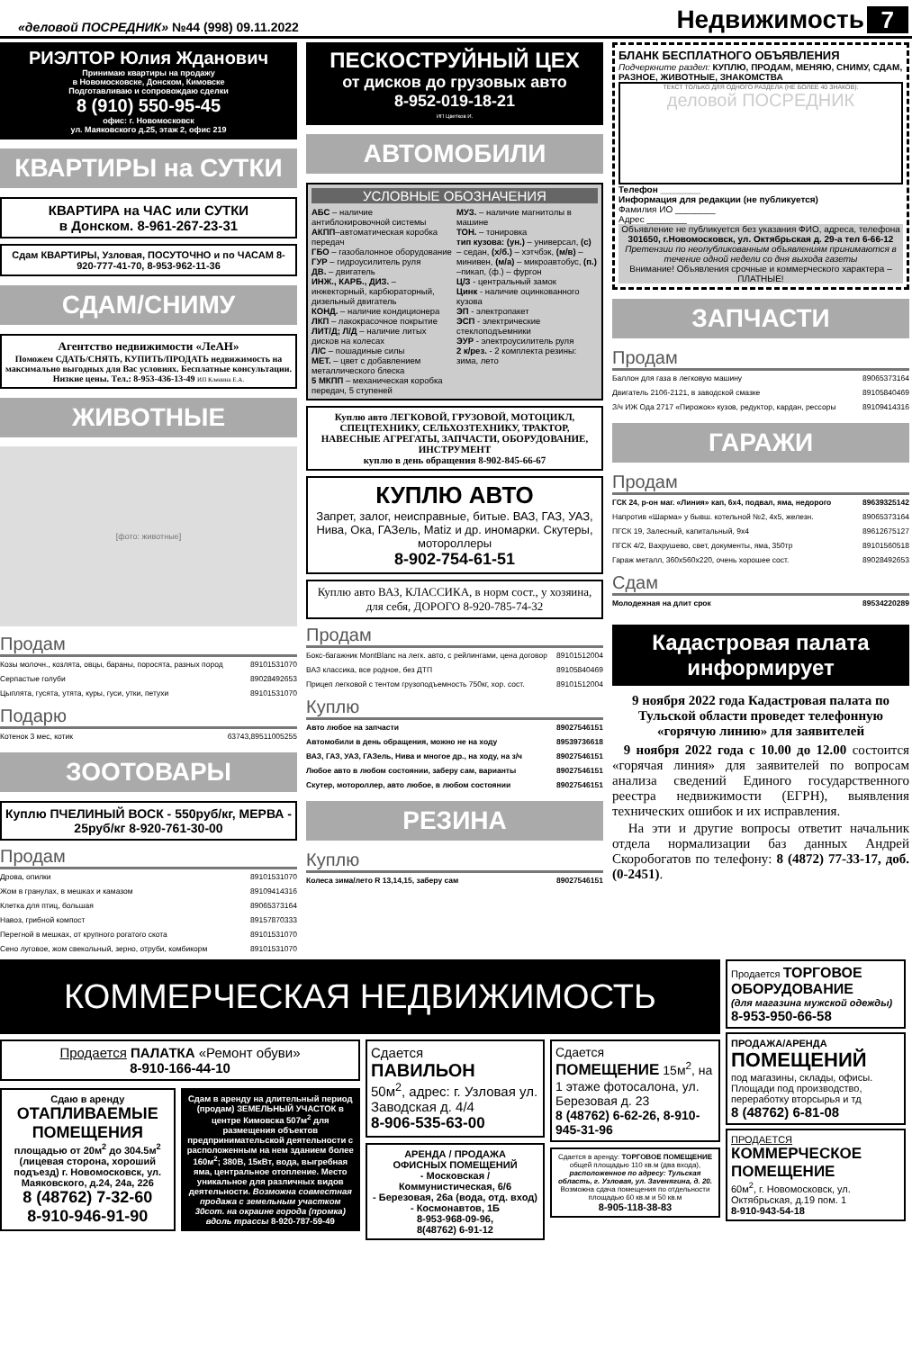«деловой ПОСРЕДНИК» №44 (998) 09.11.2022
Недвижимость 7
РИЭЛТОР Юлия Жданович
Принимаю квартиры на продажу
в Новомосковске, Донском, Кимовске
Подготавливаю и сопровождаю сделки
8 (910) 550-95-45
офис: г. Новомосковск
ул. Маяковского д.25, этаж 2, офис 219
КВАРТИРЫ на СУТКИ
КВАРТИРА на ЧАС или СУТКИ
в Донском. 8-961-267-23-31
Сдам КВАРТИРЫ, Узловая, ПОСУТОЧНО и по ЧАСАМ 8-920-777-41-70, 8-953-962-11-36
СДАМ/СНИМУ
Агентство недвижимости «ЛеАН»
Поможем СДАТЬ/СНЯТЬ, КУПИТЬ/ПРОДАТЬ недвижимость на максимально выгодных для Вас условиях. Бесплатные консультации.
Низкие цены. Тел.: 8-953-436-13-49 ИП Кленина Е.А.
ЖИВОТНЫЕ
[фото: животные]
Продам
| Козы молочн., козлята, овцы, бараны, поросята, разных пород | 89101531070 |
| Серпастые голуби | 89028492653 |
| Цыплята, гусята, утята, куры, гуси, утки, петухи | 89101531070 |
Подарю
| Котенок 3 мес, котик | 63743,89511005255 |
ЗООТОВАРЫ
Куплю ПЧЕЛИНЫЙ ВОСК - 550руб/кг, МЕРВА - 25руб/кг 8-920-761-30-00
Продам
| Дрова, опилки | 89101531070 |
| Жом в гранулах, в мешках и камазом | 89109414316 |
| Клетка для птиц, большая | 89065373164 |
| Навоз, грибной компост | 89157870333 |
| Перегной в мешках, от крупного рогатого скота | 89101531070 |
| Сено луговое, жом свекольный, зерно, отруби, комбикорм | 89101531070 |
ПЕСКОСТРУЙНЫЙ ЦЕХ
от дисков до грузовых авто
8-952-019-18-21
ИП Цветков И.
АВТОМОБИЛИ
УСЛОВНЫЕ ОБОЗНАЧЕНИЯ
АБС – наличие антиблокировочной системы
АКПП–автоматическая коробка передач
ГБО – газобалонное оборудование
ГУР – гидроусилитель руля
ДВ. – двигатель
ИНЖ., КАРБ., ДИЗ. – инжекторный, карбюраторный, дизельный двигатель
КОНД. – наличие кондиционера
ЛКП – лакокрасочное покрытие
ЛИТ/Д; Л/Д – наличие литых дисков на колесах
Л/С – пошадиные силы
МЕТ. – цвет с добавлением металлического блеска
5 МКПП – механическая коробка передач, 5 ступеней
МУЗ. – наличие магнитолы в машине
ТОН. – тонировка
тип кузова: (ун.) – универсал, (с) – седан, (х/б.) – хэтчбэк, (м/в) – минивен, (м/а) – микроавтобус, (п.) –пикап, (ф.) – фургон
Ц/З - центральный замок
Цинк - наличие оцинкованного кузова
ЭП - электропакет
ЭСП - электрические стеклоподъемники
ЭУР - электроусилитель руля
2 к/рез. - 2 комплекта резины: зима, лето
Куплю авто ЛЕГКОВОЙ, ГРУЗОВОЙ, МОТОЦИКЛ, СПЕЦТЕХНИКУ, СЕЛЬХОЗТЕХНИКУ, ТРАКТОР, НАВЕСНЫЕ АГРЕГАТЫ, ЗАПЧАСТИ, ОБОРУДОВАНИЕ, ИНСТРУМЕНТ
куплю в день обращения 8-902-845-66-67
КУПЛЮ АВТО
Запрет, залог, неисправные, битые. ВАЗ, ГАЗ, УАЗ, Нива, Ока, ГАЗель, Matiz и др. иномарки. Скутеры, мотороллеры
8-902-754-61-51
Куплю авто ВАЗ, КЛАССИКА, в норм сост., у хозяина, для себя, ДОРОГО 8-920-785-74-32
Продам
| Бокс-багажник MontBlanc на легк. авто, с рейлингами, цена договор | 89101512004 |
| ВАЗ классика, все родное, без ДТП | 89105840469 |
| Прицеп легковой с тентом грузоподъемность 750кг, хор. сост. | 89101512004 |
Куплю
| Авто любое на запчасти | 89027546151 |
| Автомобили в день обращения, можно не на ходу | 89539736618 |
| ВАЗ, ГАЗ, УАЗ, ГАЗель, Нива и многое др., на ходу, на з/ч | 89027546151 |
| Любое авто в любом состоянии, заберу сам, варианты | 89027546151 |
| Скутер, мотороллер, авто любое, в любом состоянии | 89027546151 |
РЕЗИНА
Куплю
| Колеса зима/лето R 13,14,15, заберу сам | 89027546151 |
БЛАНК БЕСПЛАТНОГО ОБЪЯВЛЕНИЯ
Подчеркните раздел: КУПЛЮ, ПРОДАМ, МЕНЯЮ, СНИМУ, СДАМ, РАЗНОЕ, ЖИВОТНЫЕ, ЗНАКОМСТВА
ТЕКСТ ТОЛЬКО ДЛЯ ОДНОГО РАЗДЕЛА (НЕ БОЛЕЕ 40 ЗНАКОВ):
деловой ПОСРЕДНИК
Телефон ________
Информация для редакции (не публикуется)
Фамилия ИО ________
Адрес ________
Объявление не публикуется без указания ФИО, адреса, телефона
301650, г.Новомосковск, ул. Октябрьская д. 29-а тел 6-66-12
Претензии по неопубликованным объявлениям принимаются в течение одной недели со дня выхода газеты
Внимание! Объявления срочные и коммерческого характера – ПЛАТНЫЕ!
ЗАПЧАСТИ
Продам
| Баллон для газа в легковую машину | 89065373164 |
| Двигатель 2106-2121, в заводской смазке | 89105840469 |
| З/ч ИЖ Ода 2717 «Пирожок» кузов, редуктор, кардан, рессоры | 89109414316 |
ГАРАЖИ
Продам
| ГСК 24, р-он маг. «Линия» кап, 6х4, подвал, яма, недорого | 89639325142 |
| Напротив «Шарма» у бывш. котельной №2, 4х5, железн. | 89065373164 |
| ПГСК 19, Залесный, капитальный, 9х4 | 89612675127 |
| ПГСК 4/2, Вахрушево, свет, документы, яма, 350тр | 89101560518 |
| Гараж металл, 360х560х220, очень хорошее сост. | 89028492653 |
Сдам
| Молодежная на длит срок | 89534220289 |
Кадастровая палата информирует
9 ноября 2022 года Кадастровая палата по Тульской области проведет телефонную «горячую линию» для заявителей
9 ноября 2022 года с 10.00 до 12.00 состоится «горячая линия» для заявителей по вопросам анализа сведений Единого государственного реестра недвижимости (ЕГРН), выявления технических ошибок и их исправления.
На эти и другие вопросы ответит начальник отдела нормализации баз данных Андрей Скоробогатов по телефону: 8 (4872) 77-33-17, доб. (0-2451).
КОММЕРЧЕСКАЯ НЕДВИЖИМОСТЬ
Продается ПАЛАТКА «Ремонт обуви»
8-910-166-44-10
Сдаю в аренду
ОТАПЛИВАЕМЫЕ ПОМЕЩЕНИЯ
площадью от 20м<sup>2</sup> до 304.5м<sup>2</sup> (лицевая сторона, хороший подъезд) г. Новомосковск, ул. Маяковского, д.24, 24а, 226
8 (48762) 7-32-60
8-910-946-91-90
Сдам в аренду на длительный период (продам) ЗЕМЕЛЬНЫЙ УЧАСТОК в центре Кимовска 507м<sup>2</sup> для размещения объектов предпринимательской деятельности с расположенным на нем зданием более 160м<sup>2</sup>; 380В, 15кВт, вода, выгребная яма, центральное отопление. Место уникальное для различных видов деятельности. Возможна совместная продажа с земельным участком 30сот. на окраине города (промка) вдоль трассы 8-920-787-59-49
Сдается
ПАВИЛЬОН
50м<sup>2</sup>, адрес: г. Узловая ул. Заводская д. 4/4
8-906-535-63-00
АРЕНДА / ПРОДАЖА
ОФИСНЫХ ПОМЕЩЕНИЙ
- Московская / Коммунистическая, 6/6
- Березовая, 26а (вода, отд. вход)
- Космонавтов, 1Б
8-953-968-09-96,
8(48762) 6-91-12
Сдается
ПОМЕЩЕНИЕ 15м<sup>2</sup>, на 1 этаже фотосалона, ул. Березовая д. 23
8 (48762) 6-62-26, 8-910-945-31-96
Сдается в аренду: ТОРГОВОЕ ПОМЕЩЕНИЕ общей площадью 110 кв.м (два входа), расположенное по адресу: Тульская область, г. Узловая, ул. Заvенягина, д. 20. Возможна сдача помещения по отдельности площадью 60 кв.м и 50 кв.м
8-905-118-38-83
Продается ТОРГОВОЕ ОБОРУДОВАНИЕ
(для магазина мужской одежды)
8-953-950-66-58
ПРОДАЖА/АРЕНДА
ПОМЕЩЕНИЙ
под магазины, склады, офисы. Площади под производство, переработку вторсырья и тд
8 (48762) 6-81-08
ПРОДАЕТСЯ
КОММЕРЧЕСКОЕ ПОМЕЩЕНИЕ
60м<sup>2</sup>, г. Новомосковск, ул. Октябрьская, д.19 пом. 1
8-910-943-54-18